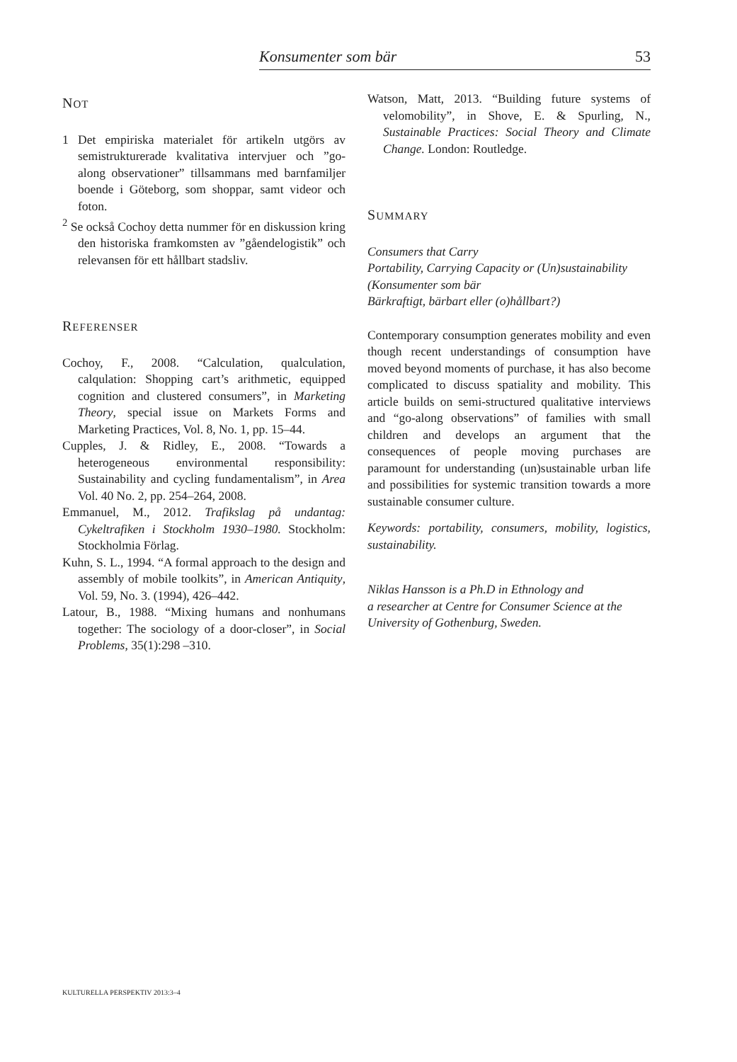Konsumenter som bär 53
NOT
1 Det empiriska materialet för artikeln utgörs av semistrukturerade kvalitativa intervjuer och ”go-along observationer” tillsammans med barnfamiljer boende i Göteborg, som shoppar, samt videor och foton.
<sup>2</sup> Se också Cochoy detta nummer för en diskussion kring den historiska framkomsten av ”gåendelogistik” och relevansen för ett hållbart stadsliv.
REFERENSER
Cochoy, F., 2008. “Calculation, qualculation, calqulation: Shopping cart’s arithmetic, equipped cognition and clustered consumers”, in Marketing Theory, special issue on Markets Forms and Marketing Practices, Vol. 8, No. 1, pp. 15–44.
Cupples, J. & Ridley, E., 2008. “Towards a heterogeneous environmental responsibility: Sustainability and cycling fundamentalism”, in Area Vol. 40 No. 2, pp. 254–264, 2008.
Emmanuel, M., 2012. Trafikslag på undantag: Cykeltrafiken i Stockholm 1930–1980. Stockholm: Stockholmia Förlag.
Kuhn, S. L., 1994. “A formal approach to the design and assembly of mobile toolkits”, in American Antiquity, Vol. 59, No. 3. (1994), 426–442.
Latour, B., 1988. “Mixing humans and nonhumans together: The sociology of a door-closer”, in Social Problems, 35(1):298 –310.
Watson, Matt, 2013. “Building future systems of velomobility”, in Shove, E. & Spurling, N., Sustainable Practices: Social Theory and Climate Change. London: Routledge.
SUMMARY
Consumers that Carry
Portability, Carrying Capacity or (Un)sustainability
(Konsumenter som bär
Bärkraftigt, bärbart eller (o)hållbart?)
Contemporary consumption generates mobility and even though recent understandings of consumption have moved beyond moments of purchase, it has also become complicated to discuss spatiality and mobility. This article builds on semi-structured qualitative interviews and “go-along observations” of families with small children and develops an argument that the consequences of people moving purchases are paramount for understanding (un)sustainable urban life and possibilities for systemic transition towards a more sustainable consumer culture.
Keywords: portability, consumers, mobility, logistics, sustainability.
Niklas Hansson is a Ph.D in Ethnology and
a researcher at Centre for Consumer Science at the
University of Gothenburg, Sweden.
KULTURELLA PERSPEKTIV 2013:3–4